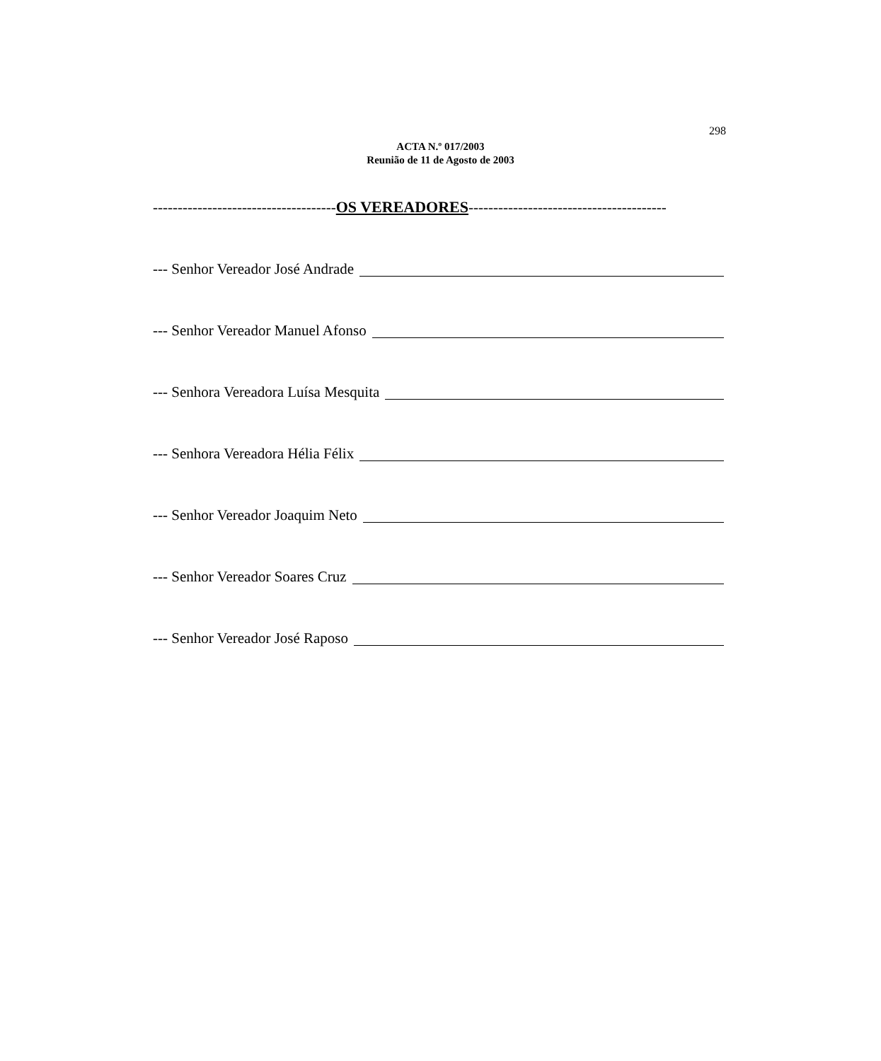298
ACTA N.º 017/2003
Reunião de 11 de Agosto de 2003
-------------------------------------OS VEREADORES----------------------------------------
--- Senhor Vereador José Andrade
--- Senhor Vereador Manuel Afonso
--- Senhora Vereadora Luísa Mesquita
--- Senhora Vereadora Hélia Félix
--- Senhor Vereador Joaquim Neto
--- Senhor Vereador Soares Cruz
--- Senhor Vereador José Raposo